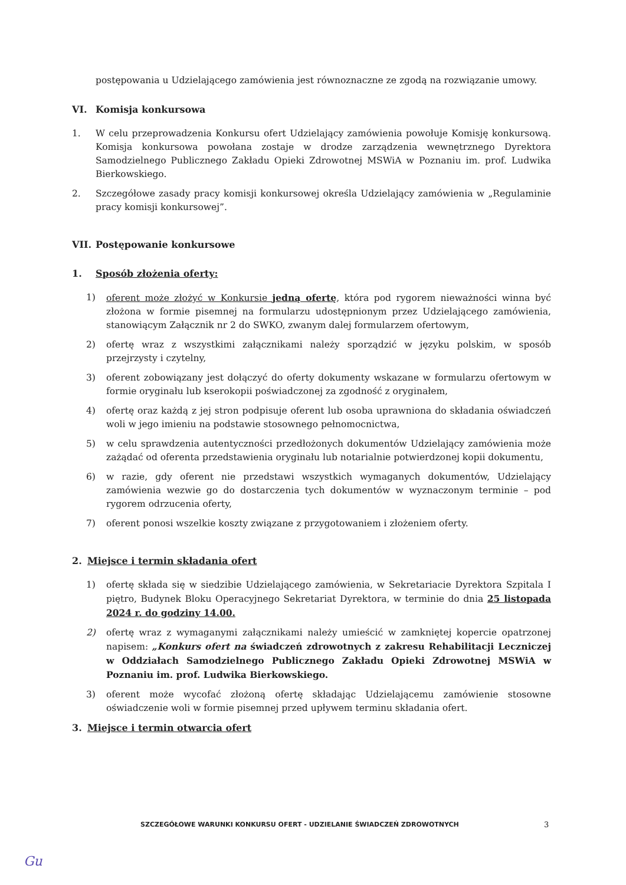postępowania u Udzielającego zamówienia jest równoznaczne ze zgodą na rozwiązanie umowy.
VI. Komisja konkursowa
1. W celu przeprowadzenia Konkursu ofert Udzielający zamówienia powołuje Komisję konkursową. Komisja konkursowa powołana zostaje w drodze zarządzenia wewnętrznego Dyrektora Samodzielnego Publicznego Zakładu Opieki Zdrowotnej MSWiA w Poznaniu im. prof. Ludwika Bierkowskiego.
2. Szczegółowe zasady pracy komisji konkursowej określa Udzielający zamówienia w „Regulaminie pracy komisji konkursowej”.
VII. Postępowanie konkursowe
1. Sposób złożenia oferty:
1) oferent może złożyć w Konkursie jedną ofertę, która pod rygorem nieważności winna być złożona w formie pisemnej na formularzu udostępnionym przez Udzielającego zamówienia, stanowiącym Załącznik nr 2 do SWKO, zwanym dalej formularzem ofertowym,
2) ofertę wraz z wszystkimi załącznikami należy sporządzić w języku polskim, w sposób przejrzysty i czytelny,
3) oferent zobowiązany jest dołączyć do oferty dokumenty wskazane w formularzu ofertowym w formie oryginału lub kserokopii poświadczonej za zgodność z oryginałem,
4) ofertę oraz każdą z jej stron podpisuje oferent lub osoba uprawniona do składania oświadczeń woli w jego imieniu na podstawie stosownego pełnomocnictwa,
5) w celu sprawdzenia autentyczności przedłożonych dokumentów Udzielający zamówienia może zażądać od oferenta przedstawienia oryginału lub notarialnie potwierdzonej kopii dokumentu,
6) w razie, gdy oferent nie przedstawi wszystkich wymaganych dokumentów, Udzielający zamówienia wezwie go do dostarczenia tych dokumentów w wyznaczonym terminie – pod rygorem odrzucenia oferty,
7) oferent ponosi wszelkie koszty związane z przygotowaniem i złożeniem oferty.
2. Miejsce i termin składania ofert
1) ofertę składa się w siedzibie Udzielającego zamówienia, w Sekretariacie Dyrektora Szpitala I piętro, Budynek Bloku Operacyjnego Sekretariat Dyrektora, w terminie do dnia 25 listopada 2024 r. do godziny 14.00.
2) ofertę wraz z wymaganymi załącznikami należy umieścić w zamkniętej kopercie opatrzonej napisem: „Konkurs ofert na świadczeń zdrowotnych z zakresu Rehabilitacji Leczniczej w Oddziałach Samodzielnego Publicznego Zakładu Opieki Zdrowotnej MSWiA w Poznaniu im. prof. Ludwika Bierkowskiego.
3) oferent może wycofać złożoną ofertę składając Udzielającemu zamówienie stosowne oświadczenie woli w formie pisemnej przed upływem terminu składania ofert.
3. Miejsce i termin otwarcia ofert
SZCZEGÓŁOWE WARUNKI KONKURSU OFERT - UDZIELANIE ŚWIADCZEŃ ZDROWOTNYCH
3
Gu